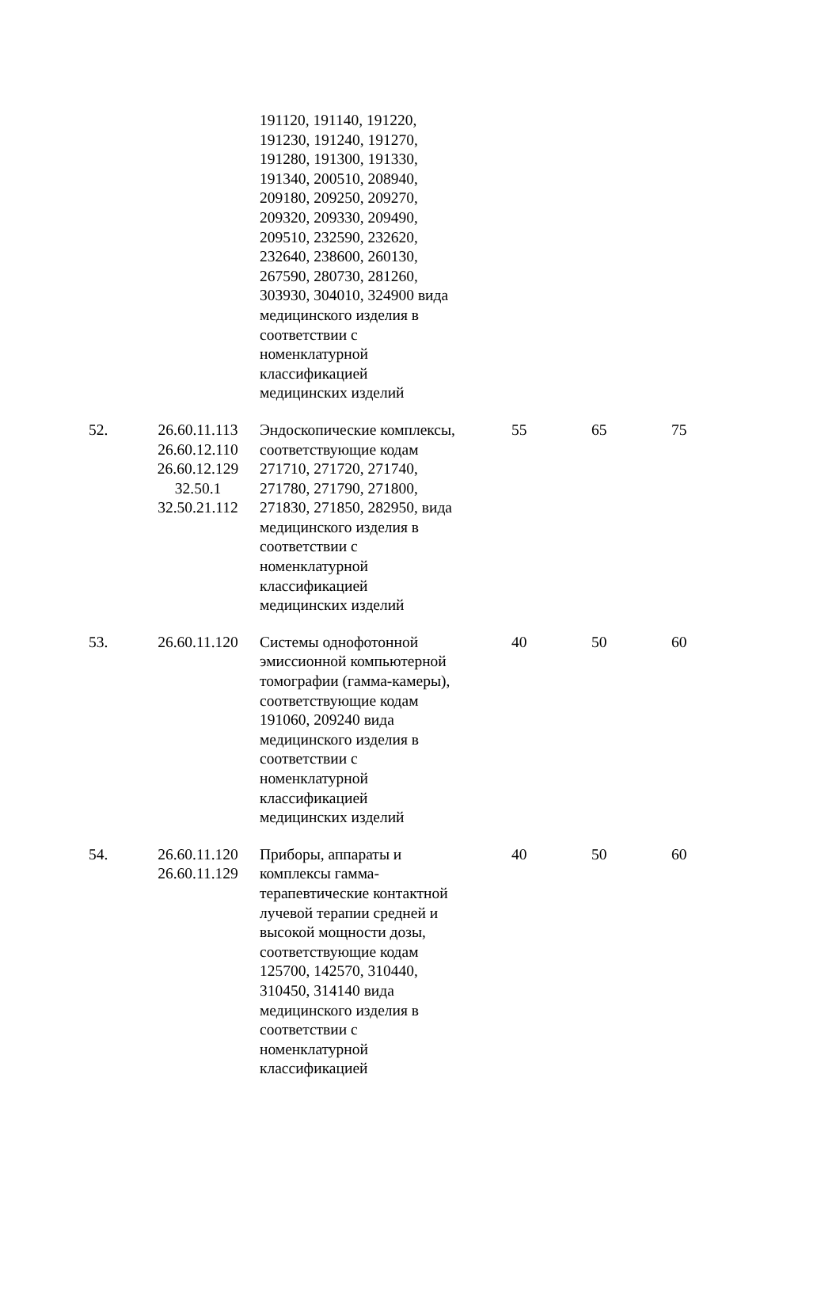| | | 191120, 191140, 191220, 191230, 191240, 191270, 191280, 191300, 191330, 191340, 200510, 208940, 209180, 209250, 209270, 209320, 209330, 209490, 209510, 232590, 232620, 232640, 238600, 260130, 267590, 280730, 281260, 303930, 304010, 324900 вида медицинского изделия в соответствии с номенклатурной классификацией медицинских изделий | | | |
| 52. | 26.60.11.113 26.60.12.110 26.60.12.129 32.50.1 32.50.21.112 | Эндоскопические комплексы, соответствующие кодам 271710, 271720, 271740, 271780, 271790, 271800, 271830, 271850, 282950, вида медицинского изделия в соответствии с номенклатурной классификацией медицинских изделий | 55 | 65 | 75 |
| 53. | 26.60.11.120 | Системы однофотонной эмиссионной компьютерной томографии (гамма-камеры), соответствующие кодам 191060, 209240 вида медицинского изделия в соответствии с номенклатурной классификацией медицинских изделий | 40 | 50 | 60 |
| 54. | 26.60.11.120 26.60.11.129 | Приборы, аппараты и комплексы гамма- терапевтические контактной лучевой терапии средней и высокой мощности дозы, соответствующие кодам 125700, 142570, 310440, 310450, 314140 вида медицинского изделия в соответствии с номенклатурной классификацией | 40 | 50 | 60 |